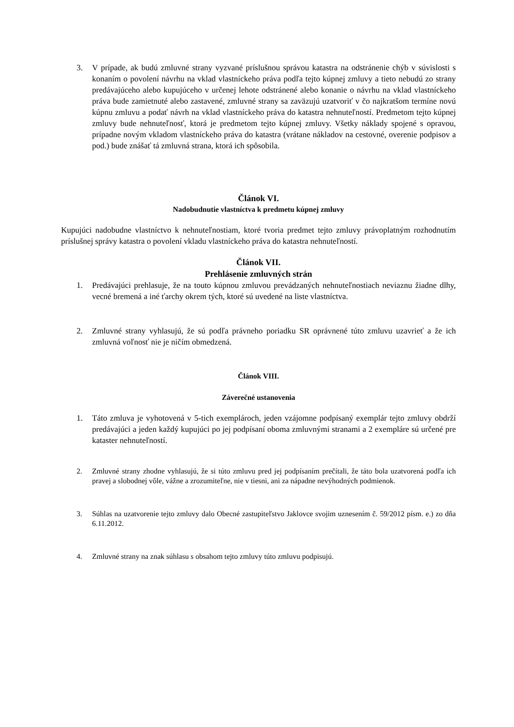3. V prípade, ak budú zmluvné strany vyzvané príslušnou správou katastra na odstránenie chýb v súvislosti s konaním o povolení návrhu na vklad vlastníckeho práva podľa tejto kúpnej zmluvy a tieto nebudú zo strany predávajúceho alebo kupujúceho v určenej lehote odstránené alebo konanie o návrhu na vklad vlastníckeho práva bude zamietnuté alebo zastavené, zmluvné strany sa zaväzujú uzatvoriť v čo najkratšom termíne novú kúpnu zmluvu a podať návrh na vklad vlastníckeho práva do katastra nehnuteľností. Predmetom tejto kúpnej zmluvy bude nehnuteľnosť, ktorá je predmetom tejto kúpnej zmluvy. Všetky náklady spojené s opravou, prípadne novým vkladom vlastníckeho práva do katastra (vrátane nákladov na cestovné, overenie podpisov a pod.) bude znášať tá zmluvná strana, ktorá ich spôsobila.
Článok VI.
Nadobudnutie vlastníctva k predmetu kúpnej zmluvy
Kupujúci nadobudne vlastníctvo k nehnuteľnostiam, ktoré tvoria predmet tejto zmluvy právoplatným rozhodnutím príslušnej správy katastra o povolení vkladu vlastníckeho práva do katastra nehnuteľností.
Článok VII.
Prehlásenie zmluvných strán
1. Predávajúci prehlasuje, že na touto kúpnou zmluvou prevádzaných nehnuteľnostiach neviaznu žiadne dlhy, vecné bremená a iné ťarchy okrem tých, ktoré sú uvedené na liste vlastníctva.
2. Zmluvné strany vyhlasujú, že sú podľa právneho poriadku SR oprávnené túto zmluvu uzavrieť a že ich zmluvná voľnosť nie je ničím obmedzená.
Článok VIII.
Záverečné ustanovenia
1. Táto zmluva je vyhotovená v 5-tich exemplároch, jeden vzájomne podpísaný exemplár tejto zmluvy obdrží predávajúci a jeden každý kupujúci po jej podpísaní oboma zmluvnými stranami a 2 exempláre sú určené pre kataster nehnuteľností.
2. Zmluvné strany zhodne vyhlasujú, že si túto zmluvu pred jej podpísaním prečítali, že táto bola uzatvorená podľa ich pravej a slobodnej vôle, vážne a zrozumiteľne, nie v tiesni, ani za nápadne nevýhodných podmienok.
3. Súhlas na uzatvorenie tejto zmluvy dalo Obecné zastupiteľstvo Jaklovce svojim uznesením č. 59/2012 písm. e.) zo dňa 6.11.2012.
4. Zmluvné strany na znak súhlasu s obsahom tejto zmluvy túto zmluvu podpisujú.